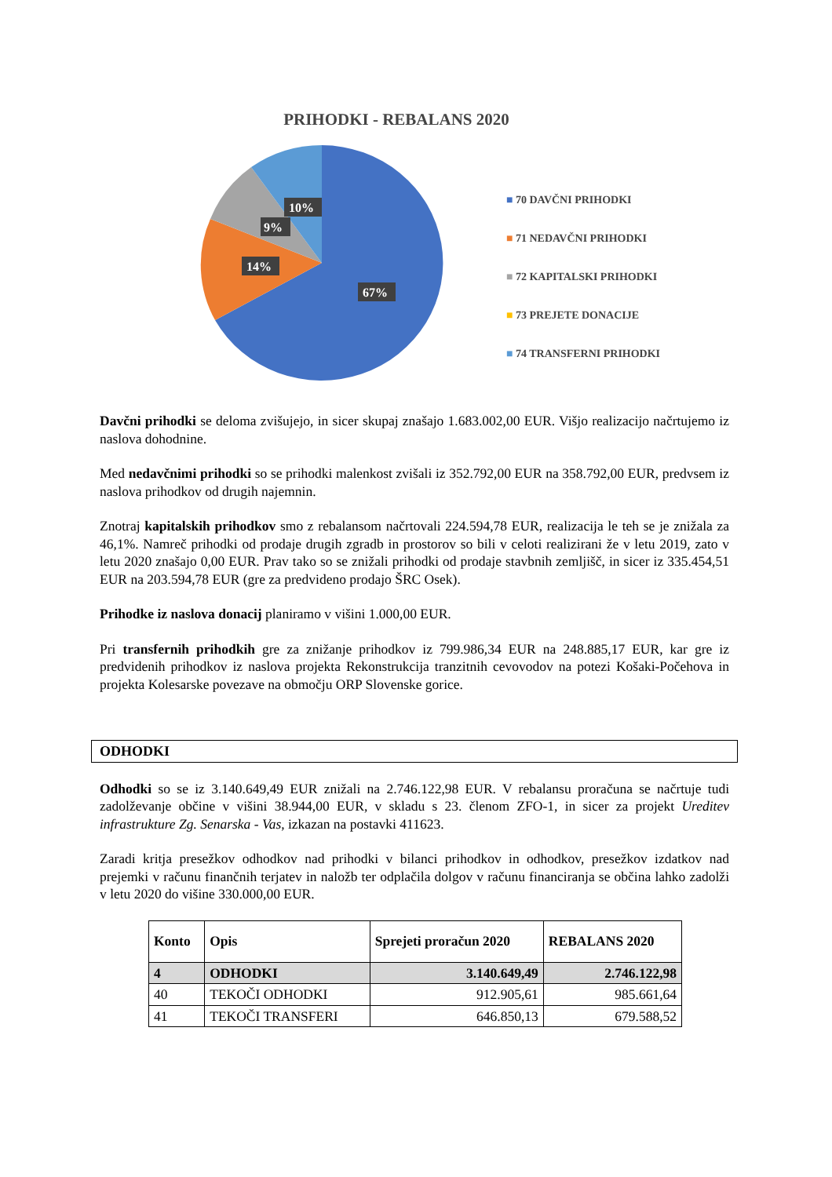PRIHODKI - REBALANS 2020
10%
9%
14%
67%
■ 70 DAVČNI PRIHODKI
■ 71 NEDAVČNI PRIHODKI
■ 72 KAPITALSKI PRIHODKI
■ 73 PREJETE DONACIJE
■ 74 TRANSFERNI PRIHODKI
Davčni prihodki se deloma zvišujejo, in sicer skupaj znašajo 1.683.002,00 EUR. Višjo realizacijo načrtujemo iz naslova dohodnine.
Med nedavčnimi prihodki so se prihodki malenkost zvišali iz 352.792,00 EUR na 358.792,00 EUR, predvsem iz naslova prihodkov od drugih najemnin.
Znotraj kapitalskih prihodkov smo z rebalansom načrtovali 224.594,78 EUR, realizacija le teh se je znižala za 46,1%. Namreč prihodki od prodaje drugih zgradb in prostorov so bili v celoti realizirani že v letu 2019, zato v letu 2020 znašajo 0,00 EUR. Prav tako so se znižali prihodki od prodaje stavbnih zemljišč, in sicer iz 335.454,51 EUR na 203.594,78 EUR (gre za predvideno prodajo ŠRC Osek).
Prihodke iz naslova donacij planiramo v višini 1.000,00 EUR.
Pri transfernih prihodkih gre za znižanje prihodkov iz 799.986,34 EUR na 248.885,17 EUR, kar gre iz predvidenih prihodkov iz naslova projekta Rekonstrukcija tranzitnih cevovodov na potezi Košaki-Počehova in projekta Kolesarske povezave na območju ORP Slovenske gorice.
ODHODKI
Odhodki so se iz 3.140.649,49 EUR znižali na 2.746.122,98 EUR. V rebalansu proračuna se načrtuje tudi zadolževanje občine v višini 38.944,00 EUR, v skladu s 23. členom ZFO-1, in sicer za projekt Ureditev infrastrukture Zg. Senarska - Vas, izkazan na postavki 411623.
Zaradi kritja presežkov odhodkov nad prihodki v bilanci prihodkov in odhodkov, presežkov izdatkov nad prejemki v računu finančnih terjatev in naložb ter odplačila dolgov v računu financiranja se občina lahko zadolži v letu 2020 do višine 330.000,00 EUR.
| Konto | Opis | Sprejeti proračun 2020 | REBALANS 2020 |
| --- | --- | --- | --- |
| 4 | ODHODKI | 3.140.649,49 | 2.746.122,98 |
| 40 | TEKOČI ODHODKI | 912.905,61 | 985.661,64 |
| 41 | TEKOČI TRANSFERI | 646.850,13 | 679.588,52 |